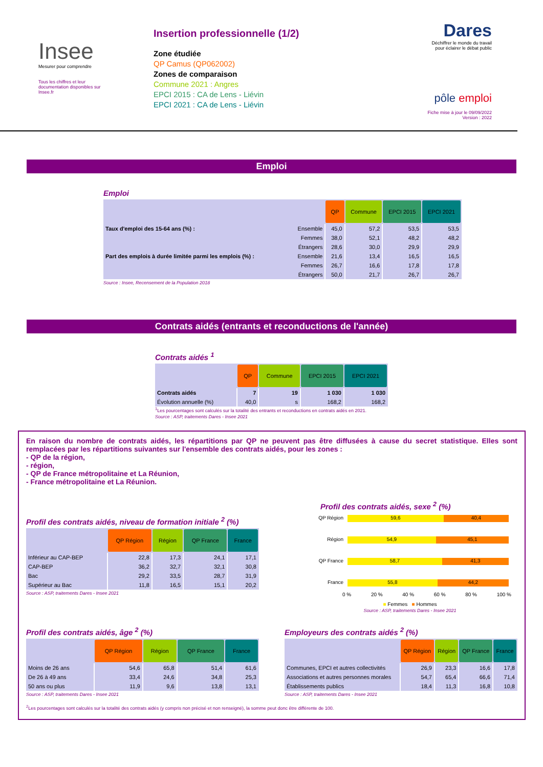Insee
Mesurer pour comprendre
Tous les chiffres et leur documentation disponibles sur Insee.fr
Insertion professionnelle (1/2)
Zone étudiée
QP Camus (QP062002)
Zones de comparaison
Commune 2021 : Angres
EPCI 2015 : CA de Lens - Liévin
EPCI 2021 : CA de Lens - Liévin
Dares
Déchiffrer le monde du travail
pour éclairer le débat public
pôle emploi
Fiche mise à jour le 09/09/2022
Version : 2022
Emploi
Emploi
| | | QP | Commune | EPCI 2015 | EPCI 2021 |
| --- | --- | --- | --- | --- | --- |
| Taux d'emploi des 15-64 ans (%) : | Ensemble | 45,0 | 57,2 | 53,5 | 53,5 |
| | Femmes | 38,0 | 52,1 | 48,2 | 48,2 |
| | Étrangers | 28,6 | 30,0 | 29,9 | 29,9 |
| Part des emplois à durée limitée parmi les emplois (%) : | Ensemble | 21,6 | 13,4 | 16,5 | 16,5 |
| | Femmes | 26,7 | 16,6 | 17,8 | 17,8 |
| | Étrangers | 50,0 | 21,7 | 26,7 | 26,7 |
Source : Insee, Recensement de la Population 2018
Contrats aidés (entrants et reconductions de l'année)
Contrats aidés <sup>1</sup>
| | QP | Commune | EPCI 2015 | EPCI 2021 |
| --- | --- | --- | --- | --- |
| Contrats aidés | 7 | 19 | 1 030 | 1 030 |
| Évolution annuelle (%) | 40,0 | s | 168,2 | 168,2 |
<sup>1</sup> Les pourcentages sont calculés sur la totalité des entrants et reconductions en contrats aidés en 2021.
Source : ASP, traitements Dares - Insee 2021
En raison du nombre de contrats aidés, les répartitions par QP ne peuvent pas être diffusées à cause du secret statistique. Elles sont remplacées par les répartitions suivantes sur l'ensemble des contrats aidés, pour les zones :
- QP de la région,
- région,
- QP de France métropolitaine et La Réunion,
- France métropolitaine et La Réunion.
Profil des contrats aidés, niveau de formation initiale <sup>2</sup> (%)
| | QP Région | Région | QP France | France |
| --- | --- | --- | --- | --- |
| Inférieur au CAP-BEP | 22,8 | 17,3 | 24,1 | 17,1 |
| CAP-BEP | 36,2 | 32,7 | 32,1 | 30,8 |
| Bac | 29,2 | 33,5 | 28,7 | 31,9 |
| Supérieur au Bac | 11,8 | 16,5 | 15,1 | 20,2 |
Source : ASP, traitements Dares - Insee 2021
Profil des contrats aidés, sexe <sup>2</sup> (%)
QP Région
59,6 40,4
Région
54,9 45,1
QP France
58,7 41,3
France
55,8 44,2
0 % 20 % 40 % 60 % 80 % 100 %
■ Femmes ■ Hommes
Source : ASP, traitements Dares - Insee 2021
Profil des contrats aidés, âge <sup>2</sup> (%)
| | QP Région | Région | QP France | France |
| --- | --- | --- | --- | --- |
| Moins de 26 ans | 54,6 | 65,8 | 51,4 | 61,6 |
| De 26 à 49 ans | 33,4 | 24,6 | 34,8 | 25,3 |
| 50 ans ou plus | 11,9 | 9,6 | 13,8 | 13,1 |
Source : ASP, traitements Dares - Insee 2021
Employeurs des contrats aidés <sup>2</sup> (%)
| | QP Région | Région | QP France | France |
| --- | --- | --- | --- | --- |
| Communes, EPCI et autres collectivités | 26,9 | 23,3 | 16,6 | 17,8 |
| Associations et autres personnes morales | 54,7 | 65,4 | 66,6 | 71,4 |
| Établissements publics | 18,4 | 11,3 | 16,8 | 10,8 |
Source : ASP, traitements Dares - Insee 2021
<sup>2</sup> Les pourcentages sont calculés sur la totalité des contrats aidés (y compris non précisé et non renseigné), la somme peut donc être différente de 100.